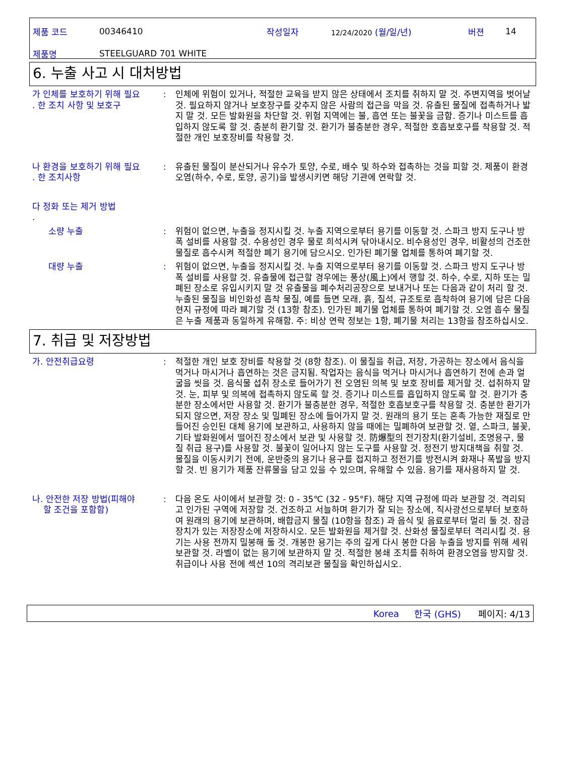제품 코드 00346410 작성일자 12/24/2020 (월/일/년) 버젼 14
제품명 STEELGUARD 701 WHITE
6. 누출 사고 시 대처방법
가 인체를 보호하기 위해 필요
. 한 조치 사항 및 보호구
: 인체에 위험이 있거나, 적절한 교육을 받지 않은 상태에서 조치를 취하지 말 것. 주변지역을 벗어날 것. 필요하지 않거나 보호장구를 갖추지 않은 사람의 접근을 막을 것. 유출된 물질에 접촉하거나 밟지 말 것. 모든 발화원을 차단할 것. 위험 지역에는 불, 흡연 또는 불꽃을 금함. 증기나 미스트를 흡입하지 않도록 할 것. 충분히 환기할 것. 환기가 불충분한 경우, 적절한 호흡보호구를 착용할 것. 적절한 개인 보호장비를 착용할 것.
나 환경을 보호하기 위해 필요
. 한 조치사항
: 유출된 물질이 분산되거나 유수가 토양, 수로, 배수 및 하수와 접촉하는 것을 피할 것. 제품이 환경 오염(하수, 수로, 토양, 공기)을 발생시키면 해당 기관에 연락할 것.
다 정화 또는 제거 방법
.
소량 누출 : 위험이 없으면, 누출을 정지시킬 것. 누출 지역으로부터 용기를 이동할 것. 스파크 방지 도구나 방폭 설비를 사용할 것. 수용성인 경우 물로 희석시켜 닦아내시오. 비수용성인 경우, 비활성의 건조한 물질로 흡수시켜 적절한 폐기 용기에 담으시오. 인가된 폐기물 업체를 통하여 폐기할 것.
대량 누출 : 위험이 없으면, 누출을 정지시킬 것. 누출 지역으로부터 용기를 이동할 것. 스파크 방지 도구나 방폭 설비를 사용할 것. 유출물에 접근할 경우에는 풍상(風上)에서 행할 것. 하수, 수로, 지하 또는 밀폐된 장소로 유입시키지 말 것 유출물을 폐수처리공장으로 보내거나 또는 다음과 같이 처리 할 것. 누출된 물질을 비인화성 흡착 물질, 예를 들면 모래, 흙, 질석, 규조토로 흡착하여 용기에 담은 다음 현지 규정에 따라 폐기할 것 (13항 참조). 인가된 폐기물 업체를 통하여 폐기할 것. 오염 흡수 물질은 누출 제품과 동일하게 유해함. 주: 비상 연락 정보는 1항, 폐기물 처리는 13항을 참조하십시오.
7. 취급 및 저장방법
가. 안전취급요령 : 적절한 개인 보호 장비를 착용할 것 (8항 참조). 이 물질을 취급, 저장, 가공하는 장소에서 음식을 먹거나 마시거나 흡연하는 것은 금지됨. 작업자는 음식을 먹거나 마시거나 흡연하기 전에 손과 얼굴을 씻을 것. 음식물 섭취 장소로 들어가기 전 오염된 의복 및 보호 장비를 제거할 것. 섭취하지 말 것. 눈, 피부 및 의복에 접촉하지 않도록 할 것. 증기나 미스트를 흡입하지 않도록 할 것. 환기가 충분한 장소에서만 사용할 것. 환기가 불충분한 경우, 적절한 호흡보호구를 착용할 것. 충분한 환기가 되지 않으면, 저장 장소 및 밀폐된 장소에 들어가지 말 것. 원래의 용기 또는 혼촉 가능한 재질로 만들어진 승인된 대체 용기에 보관하고, 사용하지 않을 때에는 밀폐하여 보관할 것. 열, 스파크, 불꽃, 기타 발화원에서 떨어진 장소에서 보관 및 사용할 것. 防爆型의 전기장치(환기설비, 조명용구, 물질 취급 용구)를 사용할 것. 불꽃이 일어나지 않는 도구를 사용할 것. 정전기 방지대책을 취할 것. 물질을 이동시키기 전에, 운반중의 용기나 용구를 접지하고 정전기를 방전시켜 화재나 폭발을 방지할 것. 빈 용기가 제품 잔류물을 담고 있을 수 있으며, 유해할 수 있음. 용기를 재사용하지 말 것.
나. 안전한 저장 방법(피해야
할 조건을 포함함)
: 다음 온도 사이에서 보관할 것: 0 - 35℃ (32 - 95°F). 해당 지역 규정에 따라 보관할 것. 격리되고 인가된 구역에 저장할 것. 건조하고 서늘하며 환기가 잘 되는 장소에, 직사광선으로부터 보호하여 원래의 용기에 보관하며, 배합금지 물질 (10항을 참조) 과 음식 및 음료로부터 멀리 둘 것. 잠금장치가 있는 저장장소에 저장하시오. 모든 발화원을 제거할 것. 산화성 물질로부터 격리시킬 것. 용기는 사용 전까지 밀봉해 둘 것. 개봉한 용기는 주의 깊게 다시 봉한 다음 누출을 방지를 위해 세워 보관할 것. 라벨이 없는 용기에 보관하지 말 것. 적절한 봉쇄 조치를 취하여 환경오염을 방지할 것. 취급이나 사용 전에 섹션 10의 격리보관 물질을 확인하십시오.
Korea 한국 (GHS) 페이지: 4/13